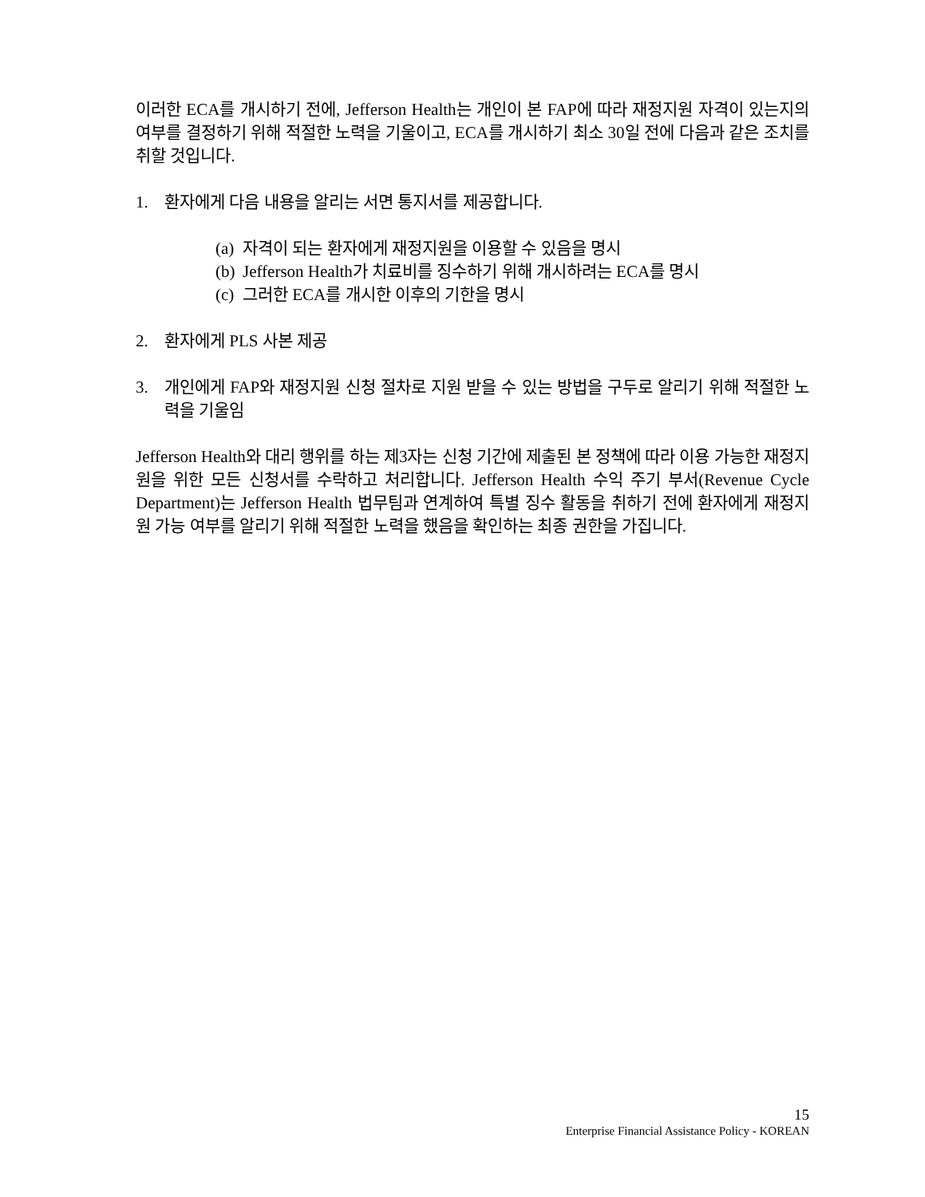이러한 ECA를 개시하기 전에, Jefferson Health는 개인이 본 FAP에 따라 재정지원 자격이 있는지의 여부를 결정하기 위해 적절한 노력을 기울이고, ECA를 개시하기 최소 30일 전에 다음과 같은 조치를 취할 것입니다.
1. 환자에게 다음 내용을 알리는 서면 통지서를 제공합니다.
(a) 자격이 되는 환자에게 재정지원을 이용할 수 있음을 명시
(b) Jefferson Health가 치료비를 징수하기 위해 개시하려는 ECA를 명시
(c) 그러한 ECA를 개시한 이후의 기한을 명시
2. 환자에게 PLS 사본 제공
3. 개인에게 FAP와 재정지원 신청 절차로 지원 받을 수 있는 방법을 구두로 알리기 위해 적절한 노력을 기울임
Jefferson Health와 대리 행위를 하는 제3자는 신청 기간에 제출된 본 정책에 따라 이용 가능한 재정지원을 위한 모든 신청서를 수락하고 처리합니다. Jefferson Health 수익 주기 부서(Revenue Cycle Department)는 Jefferson Health 법무팀과 연계하여 특별 징수 활동을 취하기 전에 환자에게 재정지원 가능 여부를 알리기 위해 적절한 노력을 했음을 확인하는 최종 권한을 가집니다.
15
Enterprise Financial Assistance Policy - KOREAN